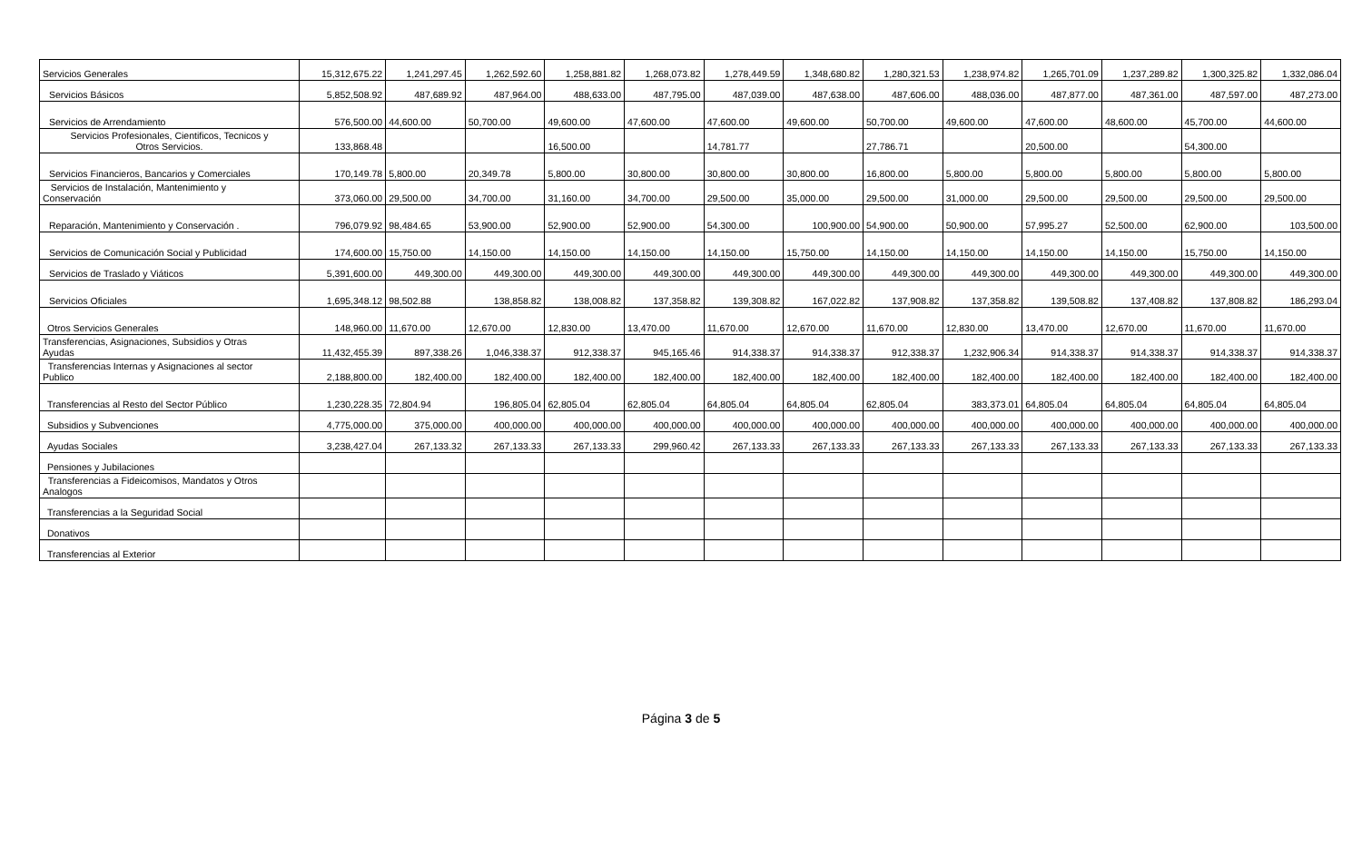| Servicios Generales | 15,312,675.22 | 1,241,297.45 | 1,262,592.60 | 1,258,881.82 | 1,268,073.82 | 1,278,449.59 | 1,348,680.82 | 1,280,321.53 | 1,238,974.82 | 1,265,701.09 | 1,237,289.82 | 1,300,325.82 | 1,332,086.04 |
| Servicios Básicos | 5,852,508.92 | 487,689.92 | 487,964.00 | 488,633.00 | 487,795.00 | 487,039.00 | 487,638.00 | 487,606.00 | 488,036.00 | 487,877.00 | 487,361.00 | 487,597.00 | 487,273.00 |
| Servicios de Arrendamiento | 576,500.00 | 44,600.00 | 50,700.00 | 49,600.00 | 47,600.00 | 47,600.00 | 49,600.00 | 50,700.00 | 49,600.00 | 47,600.00 | 48,600.00 | 45,700.00 | 44,600.00 |
| Servicios Profesionales, Cientificos, Tecnicos y Otros Servicios. | 133,868.48 | | | 16,500.00 | | 14,781.77 | | 27,786.71 | | 20,500.00 | | 54,300.00 | |
| Servicios Financieros, Bancarios y Comerciales | 170,149.78 | 5,800.00 | 20,349.78 | 5,800.00 | 30,800.00 | 30,800.00 | 30,800.00 | 16,800.00 | 5,800.00 | 5,800.00 | 5,800.00 | 5,800.00 | 5,800.00 |
| Servicios de Instalación, Mantenimiento y Conservación | 373,060.00 | 29,500.00 | 34,700.00 | 31,160.00 | 34,700.00 | 29,500.00 | 35,000.00 | 29,500.00 | 31,000.00 | 29,500.00 | 29,500.00 | 29,500.00 | 29,500.00 |
| Reparación, Mantenimiento y Conservación . | 796,079.92 | 98,484.65 | 53,900.00 | 52,900.00 | 52,900.00 | 54,300.00 | 100,900.00 | 54,900.00 | 50,900.00 | 57,995.27 | 52,500.00 | 62,900.00 | 103,500.00 |
| Servicios de Comunicación Social y Publicidad | 174,600.00 | 15,750.00 | 14,150.00 | 14,150.00 | 14,150.00 | 14,150.00 | 15,750.00 | 14,150.00 | 14,150.00 | 14,150.00 | 14,150.00 | 15,750.00 | 14,150.00 |
| Servicios de Traslado y Viáticos | 5,391,600.00 | 449,300.00 | 449,300.00 | 449,300.00 | 449,300.00 | 449,300.00 | 449,300.00 | 449,300.00 | 449,300.00 | 449,300.00 | 449,300.00 | 449,300.00 | 449,300.00 |
| Servicios Oficiales | 1,695,348.12 | 98,502.88 | 138,858.82 | 138,008.82 | 137,358.82 | 139,308.82 | 167,022.82 | 137,908.82 | 137,358.82 | 139,508.82 | 137,408.82 | 137,808.82 | 186,293.04 |
| Otros Servicios Generales | 148,960.00 | 11,670.00 | 12,670.00 | 12,830.00 | 13,470.00 | 11,670.00 | 12,670.00 | 11,670.00 | 12,830.00 | 13,470.00 | 12,670.00 | 11,670.00 | 11,670.00 |
| Transferencias, Asignaciones, Subsidios y Otras Ayudas | 11,432,455.39 | 897,338.26 | 1,046,338.37 | 912,338.37 | 945,165.46 | 914,338.37 | 914,338.37 | 912,338.37 | 1,232,906.34 | 914,338.37 | 914,338.37 | 914,338.37 | 914,338.37 |
| Transferencias Internas y Asignaciones al sector Publico | 2,188,800.00 | 182,400.00 | 182,400.00 | 182,400.00 | 182,400.00 | 182,400.00 | 182,400.00 | 182,400.00 | 182,400.00 | 182,400.00 | 182,400.00 | 182,400.00 | 182,400.00 |
| Transferencias al Resto del Sector Público | 1,230,228.35 | 72,804.94 | 196,805.04 | 62,805.04 | 62,805.04 | 64,805.04 | 64,805.04 | 62,805.04 | 383,373.01 | 64,805.04 | 64,805.04 | 64,805.04 | 64,805.04 |
| Subsidios y Subvenciones | 4,775,000.00 | 375,000.00 | 400,000.00 | 400,000.00 | 400,000.00 | 400,000.00 | 400,000.00 | 400,000.00 | 400,000.00 | 400,000.00 | 400,000.00 | 400,000.00 | 400,000.00 |
| Ayudas Sociales | 3,238,427.04 | 267,133.32 | 267,133.33 | 267,133.33 | 299,960.42 | 267,133.33 | 267,133.33 | 267,133.33 | 267,133.33 | 267,133.33 | 267,133.33 | 267,133.33 | 267,133.33 |
| Pensiones y Jubilaciones | | | | | | | | | | | | | |
| Transferencias a Fideicomisos, Mandatos y Otros Analogos | | | | | | | | | | | | | |
| Transferencias a la Seguridad Social | | | | | | | | | | | | | |
| Donativos | | | | | | | | | | | | | |
| Transferencias al Exterior | | | | | | | | | | | | | |
Página 3 de 5